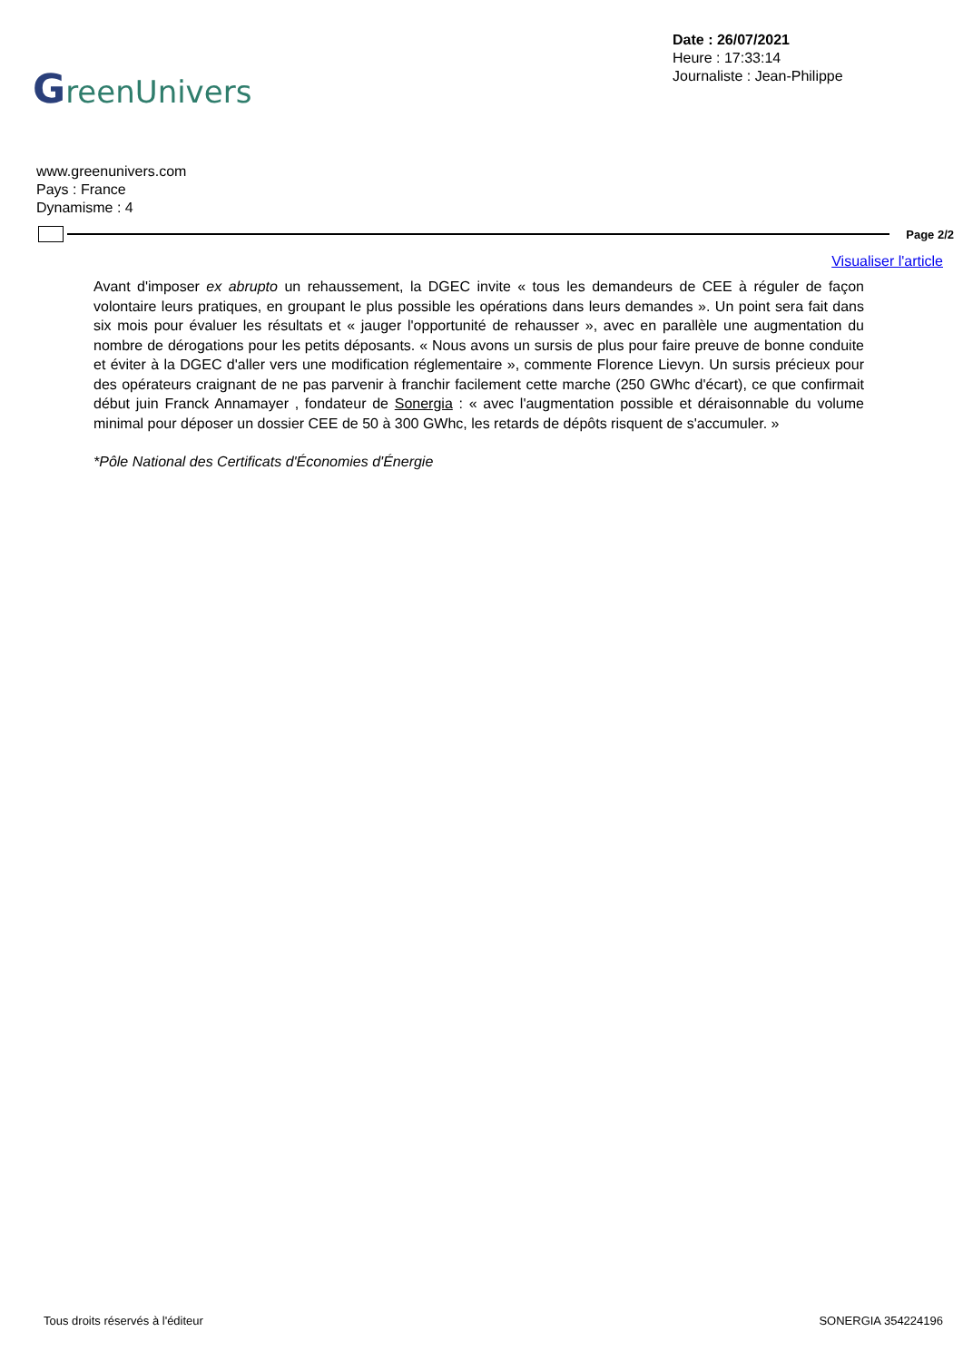GreenUnivers
Date : 26/07/2021
Heure : 17:33:14
Journaliste : Jean-Philippe
www.greenunivers.com
Pays : France
Dynamisme : 4
Page 2/2
Visualiser l'article
Avant d'imposer ex abrupto un rehaussement, la DGEC invite « tous les demandeurs de CEE à réguler de façon volontaire leurs pratiques, en groupant le plus possible les opérations dans leurs demandes ». Un point sera fait dans six mois pour évaluer les résultats et « jauger l'opportunité de rehausser », avec en parallèle une augmentation du nombre de dérogations pour les petits déposants. « Nous avons un sursis de plus pour faire preuve de bonne conduite et éviter à la DGEC d'aller vers une modification réglementaire », commente Florence Lievyn. Un sursis précieux pour des opérateurs craignant de ne pas parvenir à franchir facilement cette marche (250 GWhc d'écart), ce que confirmait début juin Franck Annamayer , fondateur de Sonergia : « avec l'augmentation possible et déraisonnable du volume minimal pour déposer un dossier CEE de 50 à 300 GWhc, les retards de dépôts risquent de s'accumuler. »
*Pôle National des Certificats d'Économies d'Énergie
Tous droits réservés à l'éditeur SONERGIA 354224196